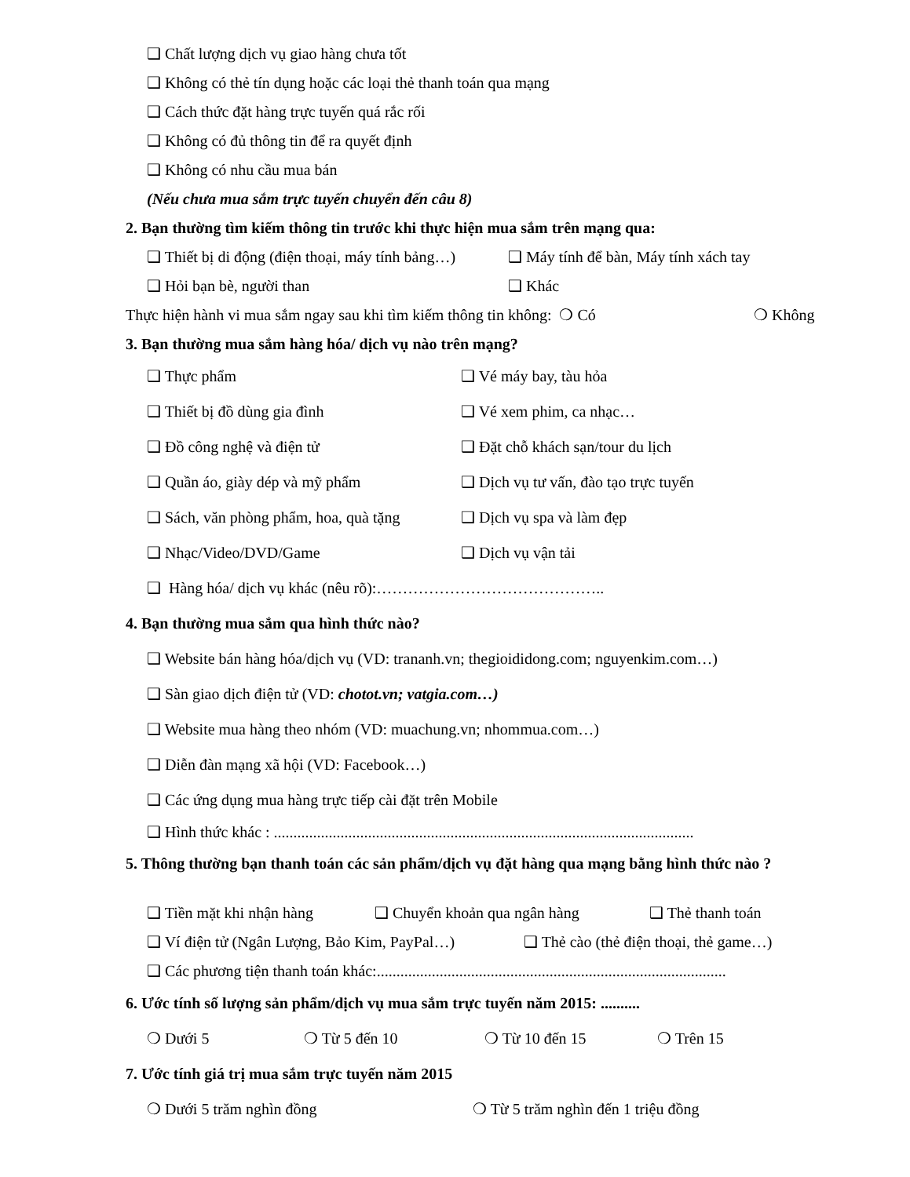❑ Chất lượng dịch vụ giao hàng chưa tốt
❑ Không có thẻ tín dụng hoặc các loại thẻ thanh toán qua mạng
❑ Cách thức đặt hàng trực tuyến quá rắc rối
❑ Không có đủ thông tin để ra quyết định
❑ Không có nhu cầu mua bán
(Nếu chưa mua sắm trực tuyến chuyển đến câu 8)
2. Bạn thường tìm kiếm thông tin trước khi thực hiện mua sắm trên mạng qua:
❑ Thiết bị di động (điện thoại, máy tính bảng…) ❑ Máy tính để bàn, Máy tính xách tay
❑ Hỏi bạn bè, người than ❑ Khác
Thực hiện hành vi mua sắm ngay sau khi tìm kiếm thông tin không: ❍ Có ❍ Không
3. Bạn thường mua sắm hàng hóa/ dịch vụ nào trên mạng?
❑ Thực phẩm ❑ Vé máy bay, tàu hỏa
❑ Thiết bị đồ dùng gia đình ❑ Vé xem phim, ca nhạc…
❑ Đồ công nghệ và điện tử ❑ Đặt chỗ khách sạn/tour du lịch
❑ Quần áo, giày dép và mỹ phẩm ❑ Dịch vụ tư vấn, đào tạo trực tuyến
❑ Sách, văn phòng phẩm, hoa, quà tặng ❑ Dịch vụ spa và làm đẹp
❑ Nhạc/Video/DVD/Game ❑ Dịch vụ vận tải
❑ Hàng hóa/ dịch vụ khác (nêu rõ):……………………………………..
4. Bạn thường mua sắm qua hình thức nào?
❑ Website bán hàng hóa/dịch vụ (VD: trananh.vn; thegioididong.com; nguyenkim.com…)
❑ Sàn giao dịch điện tử (VD: chotot.vn; vatgia.com…)
❑ Website mua hàng theo nhóm (VD: muachung.vn; nhommua.com…)
❑ Diễn đàn mạng xã hội (VD: Facebook…)
❑ Các ứng dụng mua hàng trực tiếp cài đặt trên Mobile
❑ Hình thức khác : ...........................................................................................................
5. Thông thường bạn thanh toán các sản phẩm/dịch vụ đặt hàng qua mạng bằng hình thức nào ?
❑ Tiền mặt khi nhận hàng ❑ Chuyển khoản qua ngân hàng ❑ Thẻ thanh toán
❑ Ví điện tử (Ngân Lượng, Bảo Kim, PayPal…) ❑ Thẻ cào (thẻ điện thoại, thẻ game…)
❑ Các phương tiện thanh toán khác:.........................................................................................
6. Ước tính số lượng sản phẩm/dịch vụ mua sắm trực tuyến năm 2015: ..........
❍ Dưới 5 ❍ Từ 5 đến 10 ❍ Từ 10 đến 15 ❍ Trên 15
7. Ước tính giá trị mua sắm trực tuyến năm 2015
❍ Dưới 5 trăm nghìn đồng ❍ Từ 5 trăm nghìn đến 1 triệu đồng